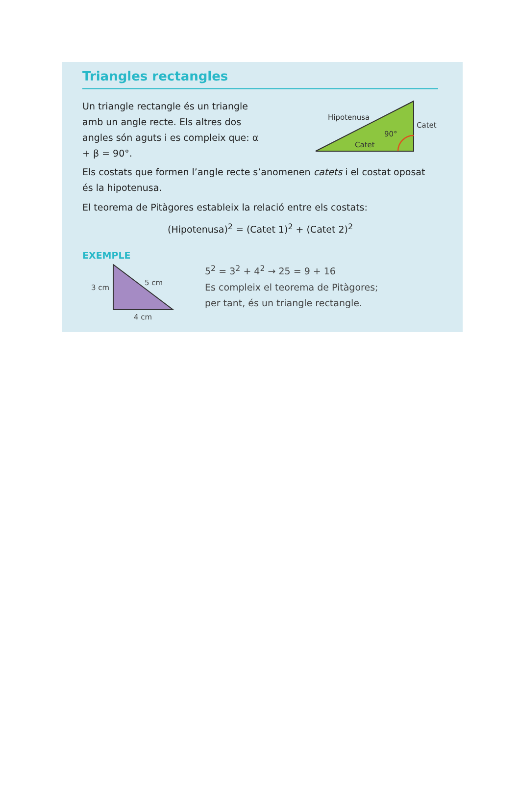Triangles rectangles
Un triangle rectangle és un triangle amb un angle recte. Els altres dos angles són aguts i es compleix que: α + β = 90°.
Hipotenusa
Catet
90°
Catet
Els costats que formen l’angle recte s’anomenen catets i el costat oposat és la hipotenusa.
El teorema de Pitàgores estableix la relació entre els costats:
(Hipotenusa)<sup>2</sup> = (Catet 1)<sup>2</sup> + (Catet 2)<sup>2</sup>
EXEMPLE
3 cm
5 cm
4 cm
5<sup>2</sup> = 3<sup>2</sup> + 4<sup>2</sup> → 25 = 9 + 16
Es compleix el teorema de Pitàgores;
per tant, és un triangle rectangle.